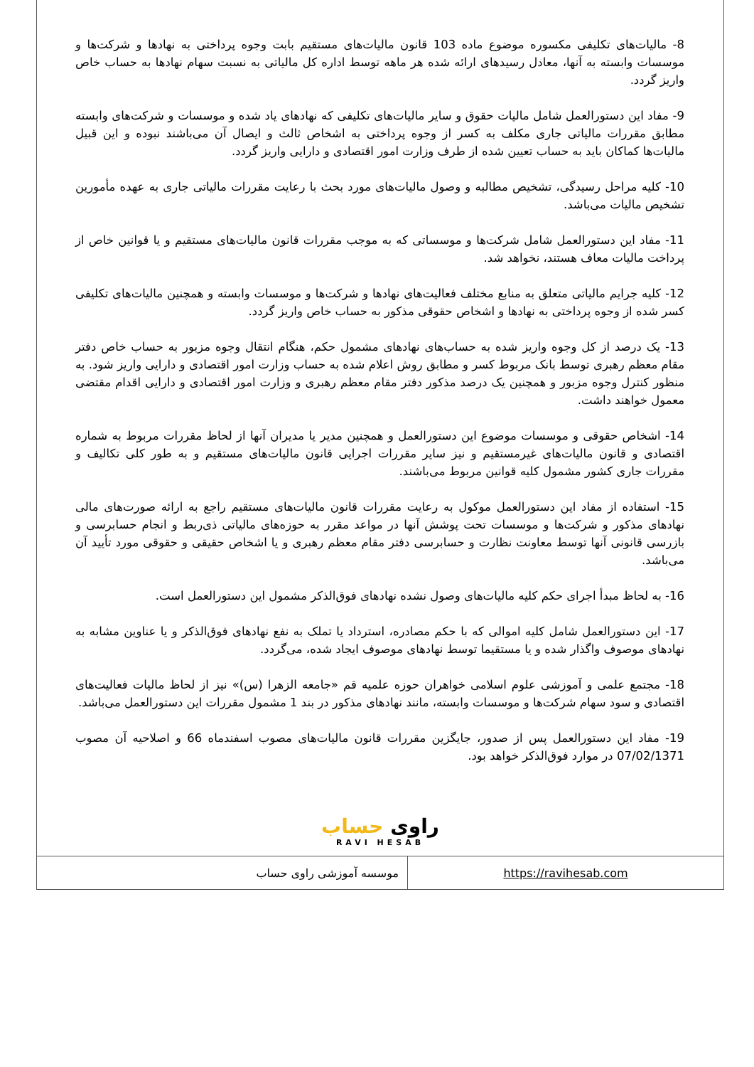8- مالیات‌های تکلیفی مکسوره موضوع ماده 103 قانون مالیات‌های مستقیم بابت وجوه پرداختی به نهادها و شرکت‌ها و موسسات وابسته به آنها، معادل رسیدهای ارائه شده هر ماهه توسط اداره کل مالیاتی به نسبت سهام نهادها به حساب خاص واریز گردد.
9- مفاد این دستورالعمل شامل مالیات حقوق و سایر مالیات‌های تکلیفی که نهادهای یاد شده و موسسات و شرکت‌های وابسته مطابق مقررات مالیاتی جاری مکلف به کسر از وجوه پرداختی به اشخاص ثالث و ایصال آن می‌باشند نبوده و این قبیل مالیات‌ها کماکان باید به حساب تعیین شده از طرف وزارت امور اقتصادی و دارایی واریز گردد.
10- کلیه مراحل رسیدگی، تشخیص مطالبه و وصول مالیات‌های مورد بحث با رعایت مقررات مالیاتی جاری به عهده مأمورین تشخیص مالیات می‌باشد.
11- مفاد این دستورالعمل شامل شرکت‌ها و موسساتی که به موجب مقررات قانون مالیات‌های مستقیم و یا قوانین خاص از پرداخت مالیات معاف هستند، نخواهد شد.
12- کلیه جرایم مالیاتی متعلق به منابع مختلف فعالیت‌های نهادها و شرکت‌ها و موسسات وابسته و همچنین مالیات‌های تکلیفی کسر شده از وجوه پرداختی به نهادها و اشخاص حقوقی مذکور به حساب خاص واریز گردد.
13- یک درصد از کل وجوه واریز شده به حساب‌های نهادهای مشمول حکم، هنگام انتقال وجوه مزبور به حساب خاص دفتر مقام معظم رهبری توسط بانک مربوط کسر و مطابق روش اعلام شده به حساب وزارت امور اقتصادی و دارایی واریز شود. به منظور کنترل وجوه مزبور و همچنین یک درصد مذکور دفتر مقام معظم رهبری و وزارت امور اقتصادی و دارایی اقدام مقتضی معمول خواهند داشت.
14- اشخاص حقوقی و موسسات موضوع این دستورالعمل و همچنین مدیر یا مدیران آنها از لحاظ مقررات مربوط به شماره اقتصادی و قانون مالیات‌های غیرمستقیم و نیز سایر مقررات اجرایی قانون مالیات‌های مستقیم و به طور کلی تکالیف و مقررات جاری کشور مشمول کلیه قوانین مربوط می‌باشند.
15- استفاده از مفاد این دستورالعمل موکول به رعایت مقررات قانون مالیات‌های مستقیم راجع به ارائه صورت‌های مالی نهادهای مذکور و شرکت‌ها و موسسات تحت پوشش آنها در مواعد مقرر به حوزه‌های مالیاتی ذی‌ربط و انجام حسابرسی و بازرسی قانونی آنها توسط معاونت نظارت و حسابرسی دفتر مقام معظم رهبری و یا اشخاص حقیقی و حقوقی مورد تأیید آن می‌باشد.
16- به لحاظ مبدأ اجرای حکم کلیه مالیات‌های وصول نشده نهادهای فوق‌الذکر مشمول این دستورالعمل است.
17- این دستورالعمل شامل کلیه اموالی که با حکم مصادره، استرداد یا تملک به نفع نهادهای فوق‌الذکر و یا عناوین مشابه به نهادهای موصوف واگذار شده و یا مستقیما توسط نهادهای موصوف ایجاد شده، می‌گردد.
18- مجتمع علمی و آموزشی علوم اسلامی خواهران حوزه علمیه قم «جامعه الزهرا (س)» نیز از لحاظ مالیات فعالیت‌های اقتصادی و سود سهام شرکت‌ها و موسسات وابسته، مانند نهادهای مذکور در بند 1 مشمول مقررات این دستورالعمل می‌باشد.
19- مفاد این دستورالعمل پس از صدور، جایگزین مقررات قانون مالیات‌های مصوب اسفندماه 66 و اصلاحیه آن مصوب 07/02/1371 در موارد فوق‌الذکر خواهد بود.
راوی حساب
RAVI HESAB
| موسسه آموزشی راوی حساب | https://ravihesab.com |